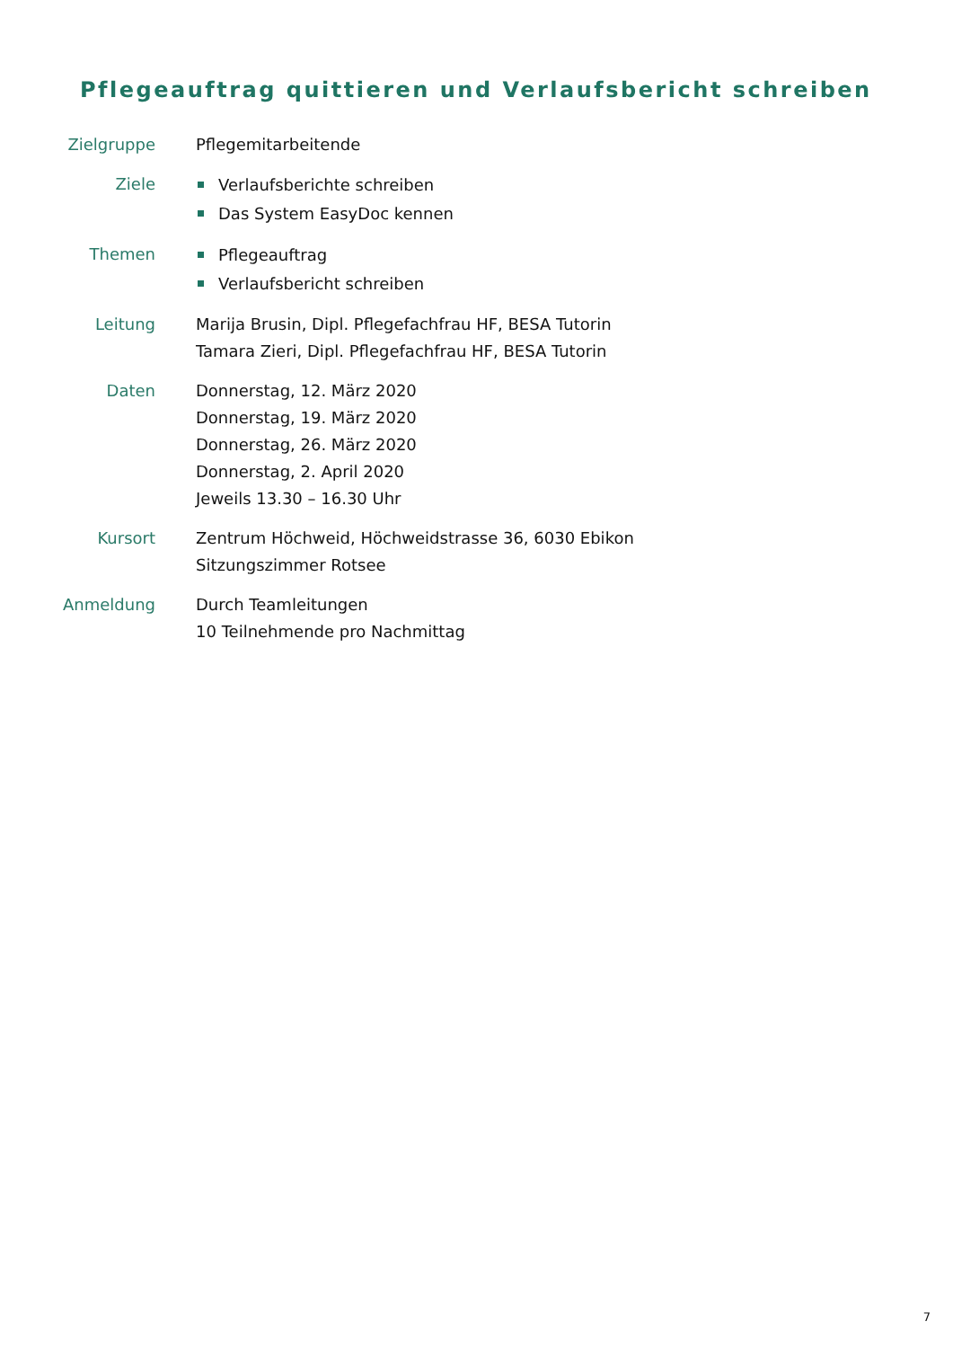Pflegeauftrag quittieren und Verlaufsbericht schreiben
Zielgruppe Pflegemitarbeitende
Ziele
Verlaufsberichte schreiben
Das System EasyDoc kennen
Themen
Pflegeauftrag
Verlaufsbericht schreiben
Leitung Marija Brusin, Dipl. Pflegefachfrau HF, BESA Tutorin
Tamara Zieri, Dipl. Pflegefachfrau HF, BESA Tutorin
Daten Donnerstag, 12. März 2020
Donnerstag, 19. März 2020
Donnerstag, 26. März 2020
Donnerstag, 2. April 2020
Jeweils 13.30 – 16.30 Uhr
Kursort Zentrum Höchweid, Höchweidstrasse 36, 6030 Ebikon
Sitzungszimmer Rotsee
Anmeldung Durch Teamleitungen
10 Teilnehmende pro Nachmittag
7